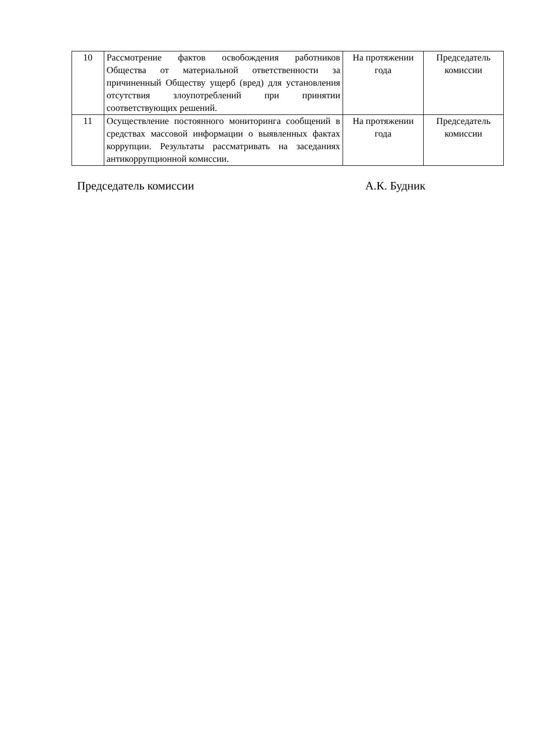| 10 | Рассмотрение фактов освобождения работников Общества от материальной ответственности за причиненный Обществу ущерб (вред) для установления отсутствия злоупотреблений при принятии соответствующих решений. | На протяжении года | Председатель комиссии |
| 11 | Осуществление постоянного мониторинга сообщений в средствах массовой информации о выявленных фактах коррупции. Результаты рассматривать на заседаниях антикоррупционной комиссии. | На протяжении года | Председатель комиссии |
Председатель комиссии А.К. Будник